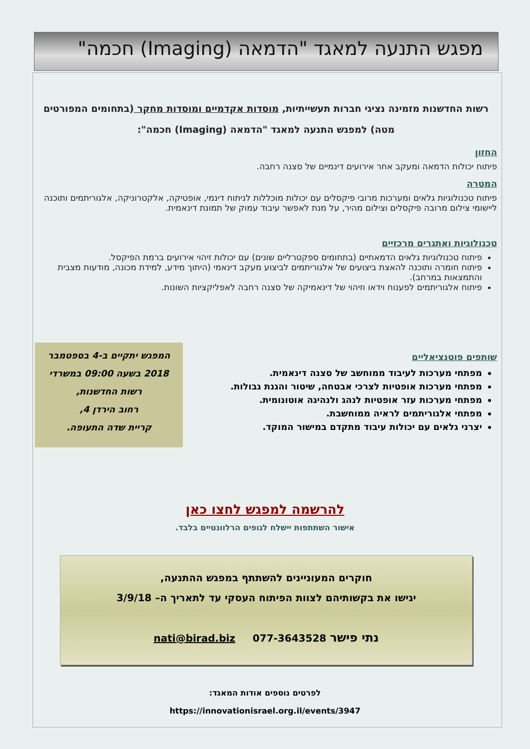מפגש התנעה למאגד "הדמאה (Imaging) חכמה"
רשות החדשנות מזמינה נציגי חברות תעשייתיות, מוסדות אקדמיים ומוסדות מחקר (בתחומים המפורטים מטה) למפגש התנעה למאגד "הדמאה (Imaging) חכמה":
החזון
פיתוח יכולות הדמאה ומעקב אחר אירועים דינמיים של סצנה רחבה.
המטרה
פיתוח טכנולוגיות גלאים ומערכות מרובי פיקסלים עם יכולות מוכללות לניתוח דינמי, אופטיקה, אלקטרוניקה, אלגוריתמים ותוכנה ליישומי צילום מרובה פיקסלים וצילום מהיר, על מנת לאפשר עיבוד עמוק של תמונת דינאמית.
טכנולוגיות ואתגרים מרכזיים
פיתוח טכנולוגיות גלאים הדמאתיים (בתחומים ספקטרליים שונים) עם יכולות זיהוי אירועים ברמת הפיקסל.
פיתוח חומרה ותוכנה להאצת ביצועים של אלגוריתמים לביצוע מעקב דינאמי (היתוך מידע, למידת מכונה, מודעות מצבית והתמצאות במרחב).
פיתוח אלגוריתמים לפענוח וידאו וזיהוי של דינאמיקה של סצנה רחבה לאפליקציות השונות.
המפגש יתקיים ב-4 בספטמבר 2018 בשעה 09:00 במשרדי
רשות החדשנות,
רחוב הירדן 4,
קריית שדה התעופה.
שותפים פוטנציאליים
מפתחי מערכות לעיבוד ממוחשב של סצנה דינאמית.
מפתחי מערכות אופטיות לצרכי אבטחה, שיטור והגנת גבולות.
מפתחי מערכות עזר אופטיות לנהג ולנהיגה אוטונומית.
מפתחי אלגוריתמים לראיה ממוחשבת.
יצרני גלאים עם יכולות עיבוד מתקדם במישור המוקד.
להרשמה למפגש לחצו כאן
אישור השתתפות יישלח לגופים הרלוונטיים בלבד.
חוקרים המעוניינים להשתתף במפגש ההתנעה,
יגישו את בקשותיהם לצוות הפיתוח העסקי עד לתאריך ה– 3/9/18
נתי פישר 077-3643528 nati@birad.biz
לפרטים נוספים אודות המאגד:
https://innovationisrael.org.il/events/3947